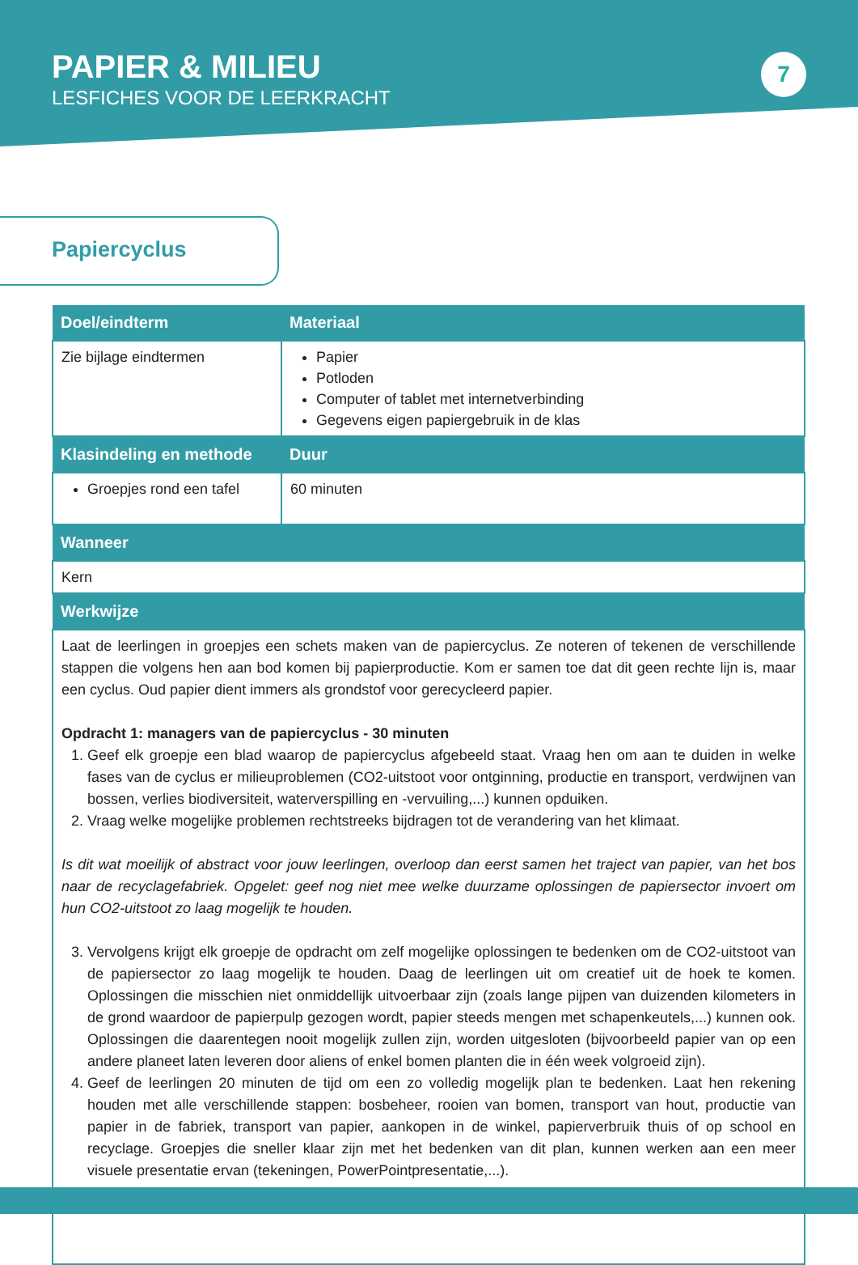PAPIER & MILIEU
LESFICHES VOOR DE LEERKRACHT
7
Papiercyclus
| Doel/eindterm | Materiaal |
| --- | --- |
| Zie bijlage eindtermen | Papier Potloden Computer of tablet met internetverbinding Gegevens eigen papiergebruik in de klas |
| Klasindeling en methode | Duur |
| Groepjes rond een tafel | 60 minuten |
| Wanneer | |
| Kern | |
| Werkwijze | |
| Laat de leerlingen in groepjes een schets maken van de papiercyclus. Ze noteren of tekenen de verschillende stappen die volgens hen aan bod komen bij papierproductie. Kom er samen toe dat dit geen rechte lijn is, maar een cyclus. Oud papier dient immers als grondstof voor gerecycleerd papier. Opdracht 1: managers van de papiercyclus - 30 minuten 1. Geef elk groepje een blad waarop de papiercyclus afgebeeld staat. Vraag hen om aan te duiden in welke fases van de cyclus er milieuproblemen (CO2-uitstoot voor ontginning, productie en transport, verdwijnen van bossen, verlies biodiversiteit, waterverspilling en -vervuiling,...) kunnen opduiken. 2. Vraag welke mogelijke problemen rechtstreeks bijdragen tot de verandering van het klimaat. Is dit wat moeilijk of abstract voor jouw leerlingen, overloop dan eerst samen het traject van papier, van het bos naar de recyclagefabriek. Opgelet: geef nog niet mee welke duurzame oplossingen de papiersector invoert om hun CO2-uitstoot zo laag mogelijk te houden. 3. Vervolgens krijgt elk groepje de opdracht om zelf mogelijke oplossingen te bedenken om de CO2-uitstoot van de papiersector zo laag mogelijk te houden. Daag de leerlingen uit om creatief uit de hoek te komen. Oplossingen die misschien niet onmiddellijk uitvoerbaar zijn (zoals lange pijpen van duizenden kilometers in de grond waardoor de papierpulp gezogen wordt, papier steeds mengen met schapenkeutels,...) kunnen ook. Oplossingen die daarentegen nooit mogelijk zullen zijn, worden uitgesloten (bijvoorbeeld papier van op een andere planeet laten leveren door aliens of enkel bomen planten die in één week volgroeid zijn). 4. Geef de leerlingen 20 minuten de tijd om een zo volledig mogelijk plan te bedenken. Laat hen rekening houden met alle verschillende stappen: bosbeheer, rooien van bomen, transport van hout, productie van papier in de fabriek, transport van papier, aankopen in de winkel, papierverbruik thuis of op school en recyclage. Groepjes die sneller klaar zijn met het bedenken van dit plan, kunnen werken aan een meer visuele presentatie ervan (tekeningen, PowerPointpresentatie,...). | |